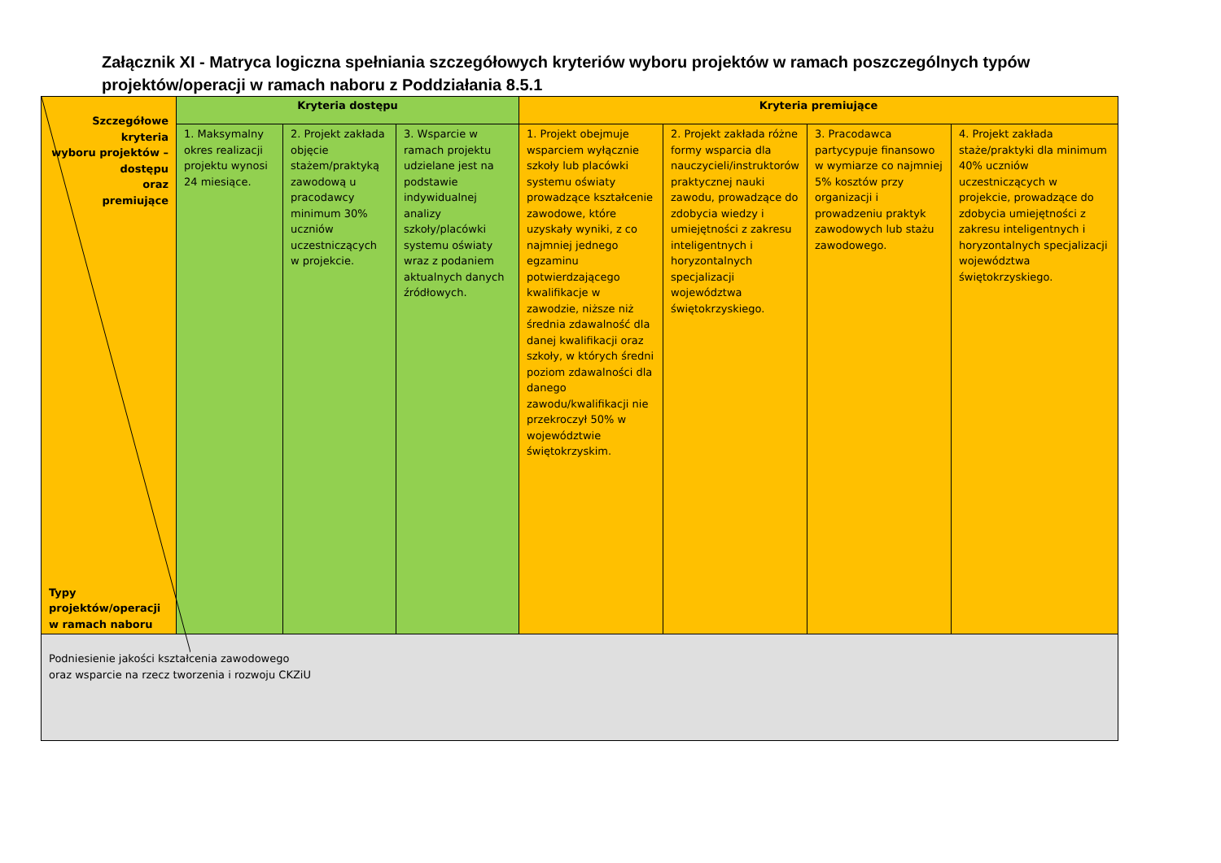Załącznik XI - Matryca logiczna spełniania szczegółowych kryteriów wyboru projektów w ramach poszczególnych typów projektów/operacji w ramach naboru z Poddziałania 8.5.1
| Szczegółowe kryteria wyboru projektów – dostępu oraz premiujące Typy projektów/operacji w ramach naboru | Kryteria dostępu | | | Kryteria premiujące | | | |
| | 1. Maksymalny okres realizacji projektu wynosi 24 miesiące. | 2. Projekt zakłada objęcie stażem/praktyką zawodową u pracodawcy minimum 30% uczniów uczestniczących w projekcie. | 3. Wsparcie w ramach projektu udzielane jest na podstawie indywidualnej analizy szkoły/placówki systemu oświaty wraz z podaniem aktualnych danych źródłowych. | 1. Projekt obejmuje wsparciem wyłącznie szkoły lub placówki systemu oświaty prowadzące kształcenie zawodowe, które uzyskały wyniki, z co najmniej jednego egzaminu potwierdzającego kwalifikacje w zawodzie, niższe niż średnia zdawalność dla danej kwalifikacji oraz szkoły, w których średni poziom zdawalności dla danego zawodu/kwalifikacji nie przekroczył 50% w województwie świętokrzyskim. | 2. Projekt zakłada różne formy wsparcia dla nauczycieli/instruktorów praktycznej nauki zawodu, prowadzące do zdobycia wiedzy i umiejętności z zakresu inteligentnych i horyzontalnych specjalizacji województwa świętokrzyskiego. | 3. Pracodawca partycypuje finansowo w wymiarze co najmniej 5% kosztów przy organizacji i prowadzeniu praktyk zawodowych lub stażu zawodowego. | 4. Projekt zakłada staże/praktyki dla minimum 40% uczniów uczestniczących w projekcie, prowadzące do zdobycia umiejętności z zakresu inteligentnych i horyzontalnych specjalizacji województwa świętokrzyskiego. |
| Podniesienie jakości kształcenia zawodowego oraz wsparcie na rzecz tworzenia i rozwoju CKZiU | | | | | | | |